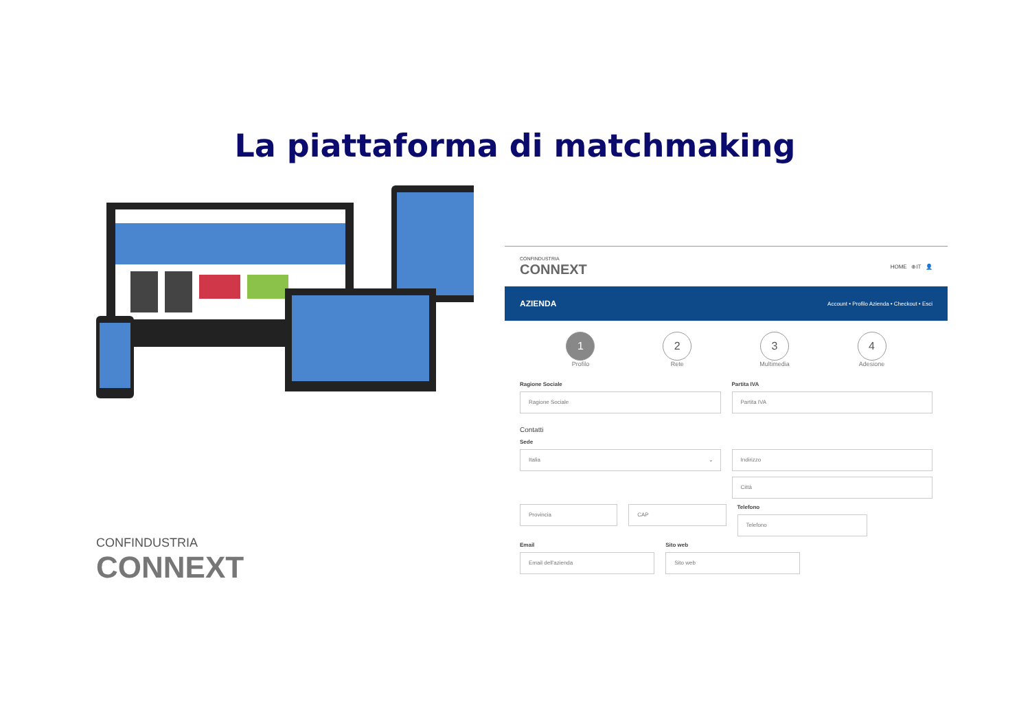La piattaforma di matchmaking
CONFINDUSTRIA
CONNEXT
CONFINDUSTRIA
CONNEXT
HOME ⊕IT 👤
AZIENDA Account • Profilo Azienda • Checkout • Esci
1
Profilo
2
Rete
3
Multimedia
4
Adesione
Ragione Sociale
Ragione Sociale
Partita IVA
Partita IVA
Contatti
Sede
Italia ⌄
Indirizzo
Città
Provincia CAP
Telefono
Telefono
Email
Email dell'azienda
Sito web
Sito web